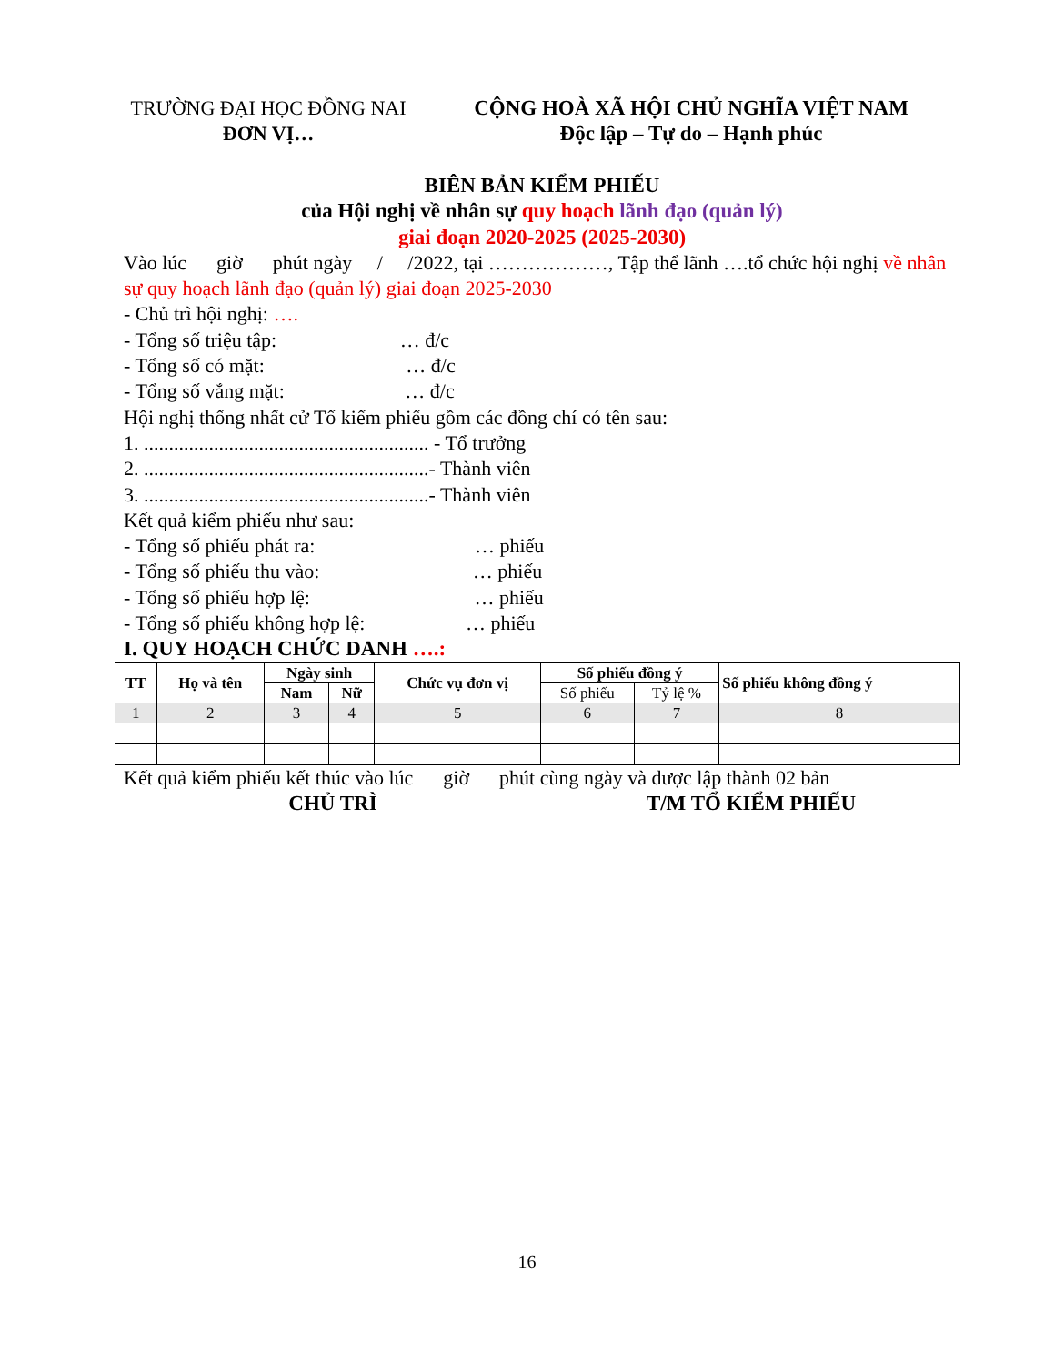TRƯỜNG ĐẠI HỌC ĐỒNG NAI
ĐƠN VỊ…
CỘNG HOÀ XÃ HỘI CHỦ NGHĨA VIỆT NAM
Độc lập – Tự do – Hạnh phúc
BIÊN BẢN KIỂM PHIẾU
của Hội nghị về nhân sự quy hoạch lãnh đạo (quản lý)
giai đoạn 2020-2025 (2025-2030)
Vào lúc giờ phút ngày / /2022, tại ………………, Tập thể lãnh ….tổ chức hội nghị về nhân sự quy hoạch lãnh đạo (quản lý) giai đoạn 2025-2030
- Chủ trì hội nghị: ….
- Tổng số triệu tập: … đ/c
- Tổng số có mặt: … đ/c
- Tổng số vắng mặt: … đ/c
Hội nghị thống nhất cử Tổ kiểm phiếu gồm các đồng chí có tên sau:
1. ......................................................... - Tổ trưởng
2. .........................................................- Thành viên
3. .........................................................- Thành viên
Kết quả kiểm phiếu như sau:
- Tổng số phiếu phát ra: … phiếu
- Tổng số phiếu thu vào: … phiếu
- Tổng số phiếu hợp lệ: … phiếu
- Tổng số phiếu không hợp lệ: … phiếu
I. QUY HOẠCH CHỨC DANH ….:
| TT | Họ và tên | Ngày sinh | | Chức vụ đơn vị | Số phiếu đồng ý | | Số phiếu không đồng ý |
| --- | --- | --- | --- | --- | --- | --- | --- |
| | | Nam | Nữ | | Số phiếu | Tỷ lệ % | |
| 1 | 2 | 3 | 4 | 5 | 6 | 7 | 8 |
Kết quả kiểm phiếu kết thúc vào lúc giờ phút cùng ngày và được lập thành 02 bản
CHỦ TRÌ T/M TỔ KIỂM PHIẾU
16